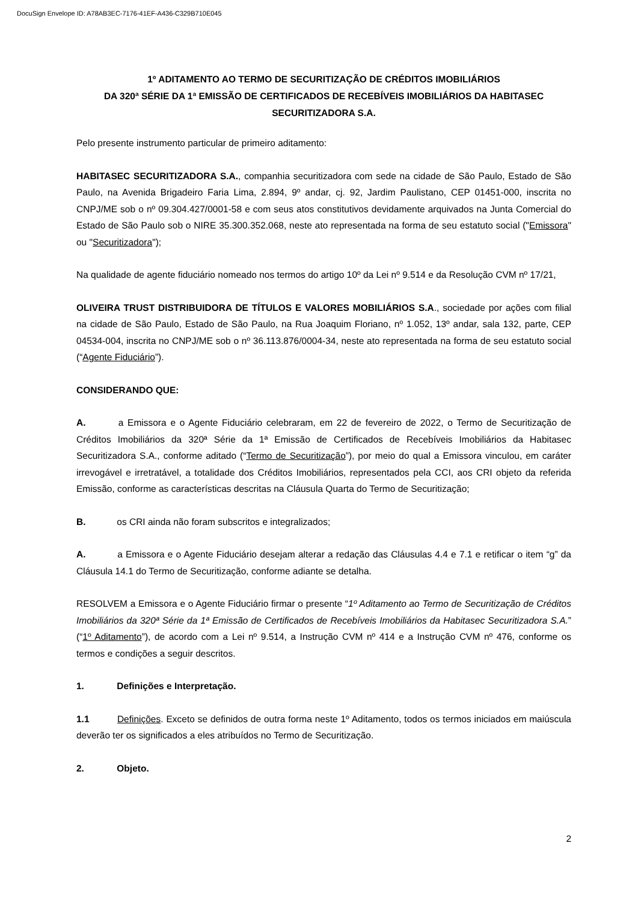DocuSign Envelope ID: A78AB3EC-7176-41EF-A436-C329B710E045
1º ADITAMENTO AO TERMO DE SECURITIZAÇÃO DE CRÉDITOS IMOBILIÁRIOS
DA 320ª SÉRIE DA 1ª EMISSÃO DE CERTIFICADOS DE RECEBÍVEIS IMOBILIÁRIOS DA HABITASEC SECURITIZADORA S.A.
Pelo presente instrumento particular de primeiro aditamento:
HABITASEC SECURITIZADORA S.A., companhia securitizadora com sede na cidade de São Paulo, Estado de São Paulo, na Avenida Brigadeiro Faria Lima, 2.894, 9º andar, cj. 92, Jardim Paulistano, CEP 01451-000, inscrita no CNPJ/ME sob o nº 09.304.427/0001-58 e com seus atos constitutivos devidamente arquivados na Junta Comercial do Estado de São Paulo sob o NIRE 35.300.352.068, neste ato representada na forma de seu estatuto social ("Emissora" ou "Securitizadora");
Na qualidade de agente fiduciário nomeado nos termos do artigo 10º da Lei nº 9.514 e da Resolução CVM nº 17/21,
OLIVEIRA TRUST DISTRIBUIDORA DE TÍTULOS E VALORES MOBILIÁRIOS S.A., sociedade por ações com filial na cidade de São Paulo, Estado de São Paulo, na Rua Joaquim Floriano, nº 1.052, 13º andar, sala 132, parte, CEP 04534-004, inscrita no CNPJ/ME sob o nº 36.113.876/0004-34, neste ato representada na forma de seu estatuto social (“Agente Fiduciário”).
CONSIDERANDO QUE:
A. a Emissora e o Agente Fiduciário celebraram, em 22 de fevereiro de 2022, o Termo de Securitização de Créditos Imobiliários da 320ª Série da 1ª Emissão de Certificados de Recebíveis Imobiliários da Habitasec Securitizadora S.A., conforme aditado (“Termo de Securitização”), por meio do qual a Emissora vinculou, em caráter irrevogável e irretratável, a totalidade dos Créditos Imobiliários, representados pela CCI, aos CRI objeto da referida Emissão, conforme as características descritas na Cláusula Quarta do Termo de Securitização;
B. os CRI ainda não foram subscritos e integralizados;
A. a Emissora e o Agente Fiduciário desejam alterar a redação das Cláusulas 4.4 e 7.1 e retificar o item “g” da Cláusula 14.1 do Termo de Securitização, conforme adiante se detalha.
RESOLVEM a Emissora e o Agente Fiduciário firmar o presente “1º Aditamento ao Termo de Securitização de Créditos Imobiliários da 320ª Série da 1ª Emissão de Certificados de Recebíveis Imobiliários da Habitasec Securitizadora S.A.” (“1º Aditamento”), de acordo com a Lei nº 9.514, a Instrução CVM nº 414 e a Instrução CVM nº 476, conforme os termos e condições a seguir descritos.
1. Definições e Interpretação.
1.1 Definições. Exceto se definidos de outra forma neste 1º Aditamento, todos os termos iniciados em maiúscula deverão ter os significados a eles atribuídos no Termo de Securitização.
2. Objeto.
2